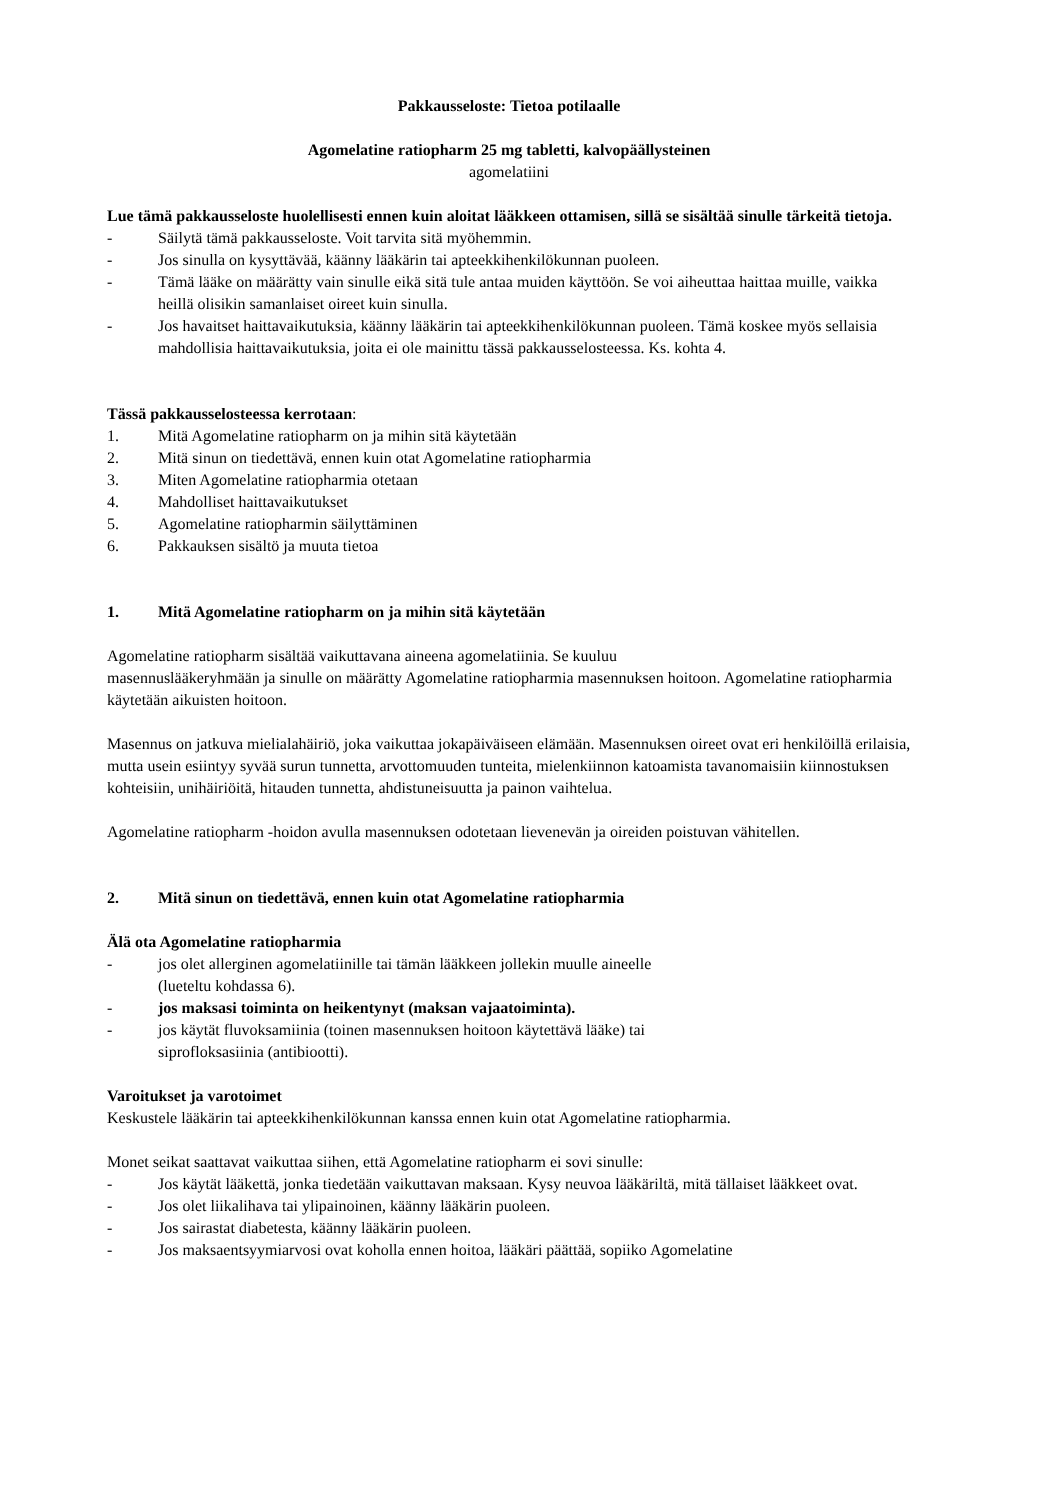Pakkausseloste: Tietoa potilaalle
Agomelatine ratiopharm 25 mg tabletti, kalvopäällysteinen
agomelatiini
Lue tämä pakkausseloste huolellisesti ennen kuin aloitat lääkkeen ottamisen, sillä se sisältää sinulle tärkeitä tietoja.
- Säilytä tämä pakkausseloste. Voit tarvita sitä myöhemmin.
- Jos sinulla on kysyttävää, käänny lääkärin tai apteekkihenkilökunnan puoleen.
- Tämä lääke on määrätty vain sinulle eikä sitä tule antaa muiden käyttöön. Se voi aiheuttaa haittaa muille, vaikka heillä olisikin samanlaiset oireet kuin sinulla.
- Jos havaitset haittavaikutuksia, käänny lääkärin tai apteekkihenkilökunnan puoleen. Tämä koskee myös sellaisia mahdollisia haittavaikutuksia, joita ei ole mainittu tässä pakkausselosteessa. Ks. kohta 4.
Tässä pakkausselosteessa kerrotaan:
1. Mitä Agomelatine ratiopharm on ja mihin sitä käytetään
2. Mitä sinun on tiedettävä, ennen kuin otat Agomelatine ratiopharmia
3. Miten Agomelatine ratiopharmia otetaan
4. Mahdolliset haittavaikutukset
5. Agomelatine ratiopharmin säilyttäminen
6. Pakkauksen sisältö ja muuta tietoa
1. Mitä Agomelatine ratiopharm on ja mihin sitä käytetään
Agomelatine ratiopharm sisältää vaikuttavana aineena agomelatiinia. Se kuuluu
masennuslääkeryhmään ja sinulle on määrätty Agomelatine ratiopharmia masennuksen hoitoon. Agomelatine ratiopharmia käytetään aikuisten hoitoon.
Masennus on jatkuva mielialahäiriö, joka vaikuttaa jokapäiväiseen elämään. Masennuksen oireet ovat eri henkilöillä erilaisia, mutta usein esiintyy syvää surun tunnetta, arvottomuuden tunteita, mielenkiinnon katoamista tavanomaisiin kiinnostuksen kohteisiin, unihäiriöitä, hitauden tunnetta, ahdistuneisuutta ja painon vaihtelua.
Agomelatine ratiopharm -hoidon avulla masennuksen odotetaan lievenevän ja oireiden poistuvan vähitellen.
2. Mitä sinun on tiedettävä, ennen kuin otat Agomelatine ratiopharmia
Älä ota Agomelatine ratiopharmia
- jos olet allerginen agomelatiinille tai tämän lääkkeen jollekin muulle aineelle
(lueteltu kohdassa 6).
- jos maksasi toiminta on heikentynyt (maksan vajaatoiminta).
- jos käytät fluvoksamiinia (toinen masennuksen hoitoon käytettävä lääke) tai
siprofloksasiinia (antibiootti).
Varoitukset ja varotoimet
Keskustele lääkärin tai apteekkihenkilökunnan kanssa ennen kuin otat Agomelatine ratiopharmia.
Monet seikat saattavat vaikuttaa siihen, että Agomelatine ratiopharm ei sovi sinulle:
- Jos käytät lääkettä, jonka tiedetään vaikuttavan maksaan. Kysy neuvoa lääkäriltä, mitä tällaiset lääkkeet ovat.
- Jos olet liikalihava tai ylipainoinen, käänny lääkärin puoleen.
- Jos sairastat diabetesta, käänny lääkärin puoleen.
- Jos maksaentsyymiarvosi ovat koholla ennen hoitoa, lääkäri päättää, sopiiko Agomelatine